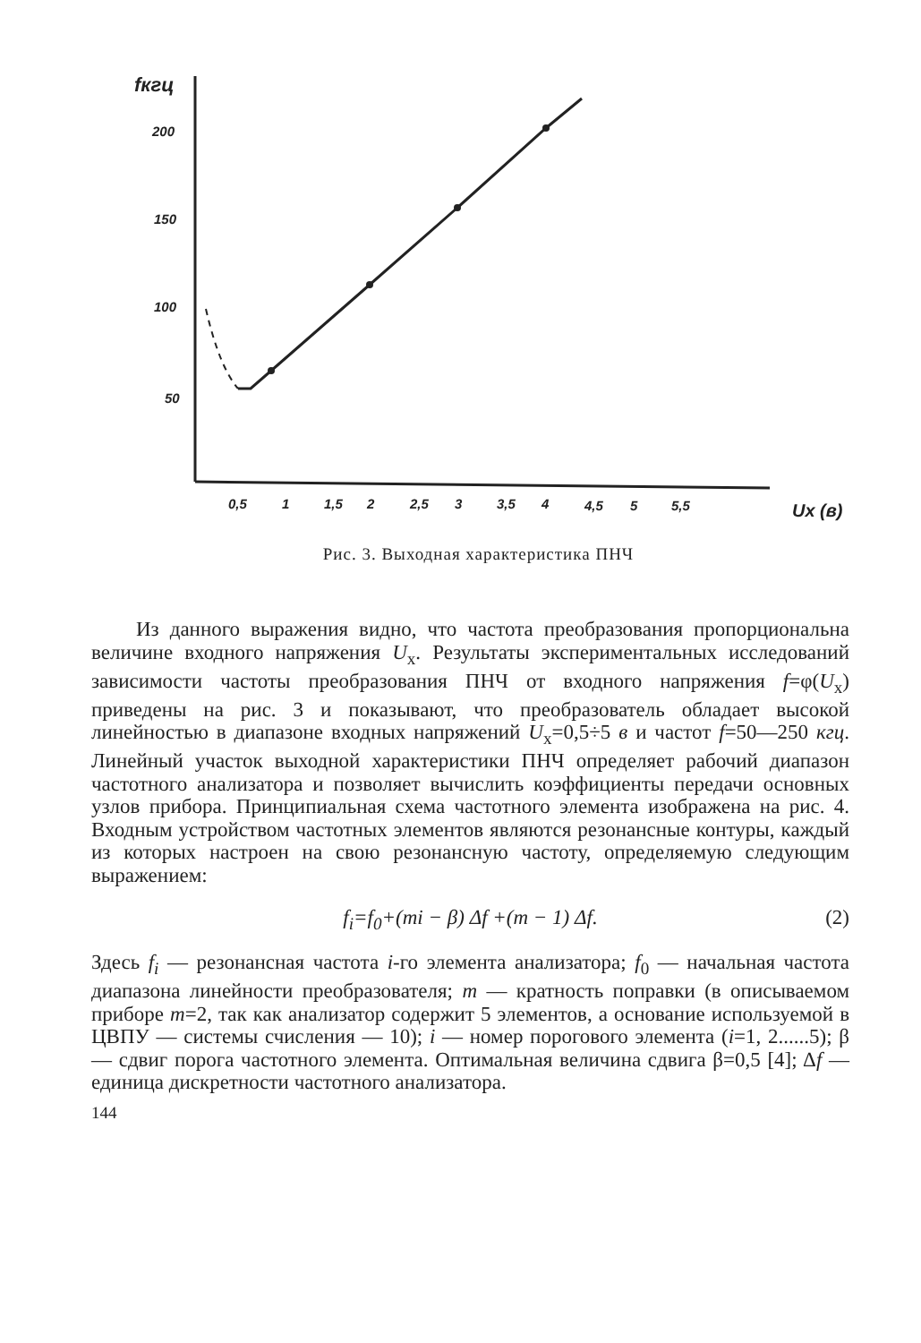fкгц
200
150
100
50
0,5
1
1,5
2
2,5
3
3,5
4
4,5
5
5,5
Ux (в)
Рис. 3. Выходная характеристика ПНЧ
Из данного выражения видно, что частота преобразования пропорциональна величине входного напряжения U<sub>x</sub>. Результаты экспериментальных исследований зависимости частоты преобразования ПНЧ от входного напряжения f=φ(U<sub>x</sub>) приведены на рис. 3 и показывают, что преобразователь обладает высокой линейностью в диапазоне входных напряжений U<sub>x</sub>=0,5÷5 в и частот f=50—250 кгц. Линейный участок выходной характеристики ПНЧ определяет рабочий диапазон частотного анализатора и позволяет вычислить коэффициенты передачи основных узлов прибора. Принципиальная схема частотного элемента изображена на рис. 4. Входным устройством частотных элементов являются резонансные контуры, каждый из которых настроен на свою резонансную частоту, определяемую следующим выражением:
f<sub>i</sub>=f<sub>0</sub>+(mi − β) Δf +(m − 1) Δf. (2)
Здесь f<sub>i</sub> — резонансная частота i-го элемента анализатора; f<sub>0</sub> — начальная частота диапазона линейности преобразователя; m — кратность поправки (в описываемом приборе m=2, так как анализатор содержит 5 элементов, а основание используемой в ЦВПУ — системы счисления — 10); i — номер порогового элемента (i=1, 2......5); β — сдвиг порога частотного элемента. Оптимальная величина сдвига β=0,5 [4]; Δf — единица дискретности частотного анализатора.
144